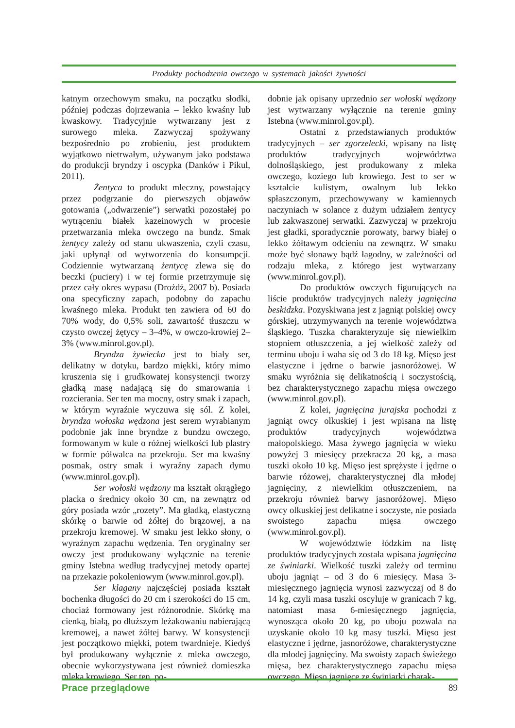Produkty pochodzenia owczego w systemach jakości żywności
katnym orzechowym smaku, na początku słodki, później podczas dojrzewania – lekko kwaśny lub kwaskowy. Tradycyjnie wytwarzany jest z surowego mleka. Zazwyczaj spożywany bezpośrednio po zrobieniu, jest produktem wyjątkowo nietrwałym, używanym jako podstawa do produkcji bryndzy i oscypka (Danków i Pikul, 2011).
Żentyca to produkt mleczny, powstający przez podgrzanie do pierwszych objawów gotowania („odwarzenie”) serwatki pozostałej po wytrąceniu białek kazeinowych w procesie przetwarzania mleka owczego na bundz. Smak żentycy zależy od stanu ukwaszenia, czyli czasu, jaki upłynął od wytworzenia do konsumpcji. Codziennie wytwarzaną żentycę zlewa się do beczki (puciery) i w tej formie przetrzymuje się przez cały okres wypasu (Drożdż, 2007 b). Posiada ona specyficzny zapach, podobny do zapachu kwaśnego mleka. Produkt ten zawiera od 60 do 70% wody, do 0,5% soli, zawartość tłuszczu w czysto owczej żętycy – 3–4%, w owczo-krowiej 2–3% (www.minrol.gov.pl).
Bryndza żywiecka jest to biały ser, delikatny w dotyku, bardzo miękki, który mimo kruszenia się i grudkowatej konsystencji tworzy gładką masę nadającą się do smarowania i rozcierania. Ser ten ma mocny, ostry smak i zapach, w którym wyraźnie wyczuwa się sól. Z kolei, bryndza wołoska wędzona jest serem wyrabianym podobnie jak inne bryndze z bundzu owczego, formowanym w kule o różnej wielkości lub plastry w formie półwalca na przekroju. Ser ma kwaśny posmak, ostry smak i wyraźny zapach dymu (www.minrol.gov.pl).
Ser wołoski wędzony ma kształt okrągłego placka o średnicy około 30 cm, na zewnątrz od góry posiada wzór „rozety”. Ma gładką, elastyczną skórkę o barwie od żółtej do brązowej, a na przekroju kremowej. W smaku jest lekko słony, o wyraźnym zapachu wędzenia. Ten oryginalny ser owczy jest produkowany wyłącznie na terenie gminy Istebna według tradycyjnej metody opartej na przekazie pokoleniowym (www.minrol.gov.pl).
Ser klagany najczęściej posiada kształt bochenka długości do 20 cm i szerokości do 15 cm, chociaż formowany jest różnorodnie. Skórkę ma cienką, białą, po dłuższym leżakowaniu nabierającą kremowej, a nawet żółtej barwy. W konsystencji jest początkowo miękki, potem twardnieje. Kiedyś był produkowany wyłącznie z mleka owczego, obecnie wykorzystywana jest również domieszka mleka krowiego. Ser ten, po-
dobnie jak opisany uprzednio ser wołoski wędzony jest wytwarzany wyłącznie na terenie gminy Istebna (www.minrol.gov.pl).
Ostatni z przedstawianych produktów tradycyjnych – ser zgorzelecki, wpisany na listę produktów tradycyjnych województwa dolnośląskiego, jest produkowany z mleka owczego, koziego lub krowiego. Jest to ser w kształcie kulistym, owalnym lub lekko spłaszczonym, przechowywany w kamiennych naczyniach w solance z dużym udziałem żentycy lub zakwaszonej serwatki. Zazwyczaj w przekroju jest gładki, sporadycznie porowaty, barwy białej o lekko żółtawym odcieniu na zewnątrz. W smaku może być słonawy bądź łagodny, w zależności od rodzaju mleka, z którego jest wytwarzany (www.minrol.gov.pl).
Do produktów owczych figurujących na liście produktów tradycyjnych należy jagnięcina beskidzka. Pozyskiwana jest z jagniąt polskiej owcy górskiej, utrzymywanych na terenie województwa śląskiego. Tuszka charakteryzuje się niewielkim stopniem otłuszczenia, a jej wielkość zależy od terminu uboju i waha się od 3 do 18 kg. Mięso jest elastyczne i jędrne o barwie jasnoróżowej. W smaku wyróżnia się delikatnością i soczystością, bez charakterystycznego zapachu mięsa owczego (www.minrol.gov.pl).
Z kolei, jagnięcina jurajska pochodzi z jagniąt owcy olkuskiej i jest wpisana na listę produktów tradycyjnych województwa małopolskiego. Masa żywego jagnięcia w wieku powyżej 3 miesięcy przekracza 20 kg, a masa tuszki około 10 kg. Mięso jest sprężyste i jędrne o barwie różowej, charakterystycznej dla młodej jagnięciny, z niewielkim otłuszczeniem, na przekroju również barwy jasnoróżowej. Mięso owcy olkuskiej jest delikatne i soczyste, nie posiada swoistego zapachu mięsa owczego (www.minrol.gov.pl).
W województwie łódzkim na listę produktów tradycyjnych została wpisana jagnięcina ze świniarki. Wielkość tuszki zależy od terminu uboju jagniąt – od 3 do 6 miesięcy. Masa 3-miesięcznego jagnięcia wynosi zazwyczaj od 8 do 14 kg, czyli masa tuszki oscyluje w granicach 7 kg, natomiast masa 6-miesięcznego jagnięcia, wynosząca około 20 kg, po uboju pozwala na uzyskanie około 10 kg masy tuszki. Mięso jest elastyczne i jędrne, jasnoróżowe, charakterystyczne dla młodej jagnięciny. Ma swoisty zapach świeżego mięsa, bez charakterystycznego zapachu mięsa owczego. Mięso jagnięce ze świniarki charak-
Prace przeglądowe 89